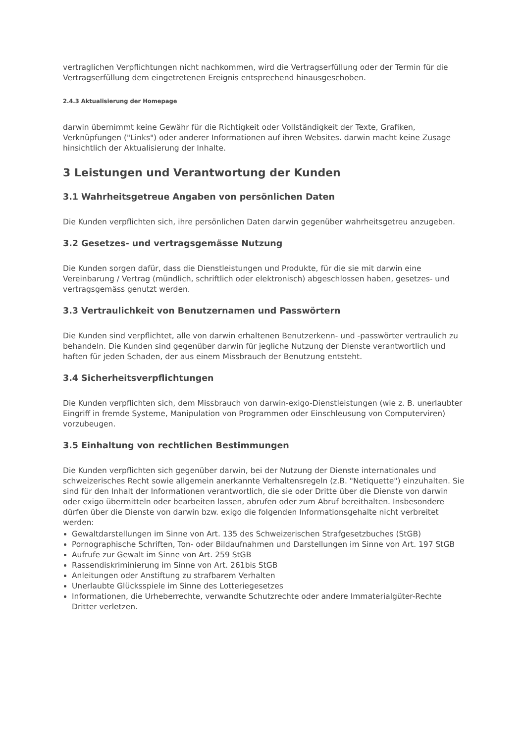vertraglichen Verpflichtungen nicht nachkommen, wird die Vertragserfüllung oder der Termin für die Vertragserfüllung dem eingetretenen Ereignis entsprechend hinausgeschoben.
2.4.3 Aktualisierung der Homepage
darwin übernimmt keine Gewähr für die Richtigkeit oder Vollständigkeit der Texte, Grafiken, Verknüpfungen ("Links") oder anderer Informationen auf ihren Websites. darwin macht keine Zusage hinsichtlich der Aktualisierung der Inhalte.
3 Leistungen und Verantwortung der Kunden
3.1 Wahrheitsgetreue Angaben von persönlichen Daten
Die Kunden verpflichten sich, ihre persönlichen Daten darwin gegenüber wahrheitsgetreu anzugeben.
3.2 Gesetzes- und vertragsgemässe Nutzung
Die Kunden sorgen dafür, dass die Dienstleistungen und Produkte, für die sie mit darwin eine Vereinbarung / Vertrag (mündlich, schriftlich oder elektronisch) abgeschlossen haben, gesetzes- und vertragsgemäss genutzt werden.
3.3 Vertraulichkeit von Benutzernamen und Passwörtern
Die Kunden sind verpflichtet, alle von darwin erhaltenen Benutzerkenn- und -passwörter vertraulich zu behandeln. Die Kunden sind gegenüber darwin für jegliche Nutzung der Dienste verantwortlich und haften für jeden Schaden, der aus einem Missbrauch der Benutzung entsteht.
3.4 Sicherheitsverpflichtungen
Die Kunden verpflichten sich, dem Missbrauch von darwin-exigo-Dienstleistungen (wie z. B. unerlaubter Eingriff in fremde Systeme, Manipulation von Programmen oder Einschleusung von Computerviren) vorzubeugen.
3.5 Einhaltung von rechtlichen Bestimmungen
Die Kunden verpflichten sich gegenüber darwin, bei der Nutzung der Dienste internationales und schweizerisches Recht sowie allgemein anerkannte Verhaltensregeln (z.B. "Netiquette") einzuhalten. Sie sind für den Inhalt der Informationen verantwortlich, die sie oder Dritte über die Dienste von darwin oder exigo übermitteln oder bearbeiten lassen, abrufen oder zum Abruf bereithalten. Insbesondere dürfen über die Dienste von darwin bzw. exigo die folgenden Informationsgehalte nicht verbreitet werden:
Gewaltdarstellungen im Sinne von Art. 135 des Schweizerischen Strafgesetzbuches (StGB)
Pornographische Schriften, Ton- oder Bildaufnahmen und Darstellungen im Sinne von Art. 197 StGB
Aufrufe zur Gewalt im Sinne von Art. 259 StGB
Rassendiskriminierung im Sinne von Art. 261bis StGB
Anleitungen oder Anstiftung zu strafbarem Verhalten
Unerlaubte Glücksspiele im Sinne des Lotteriegesetzes
Informationen, die Urheberrechte, verwandte Schutzrechte oder andere Immaterialgüter-Rechte Dritter verletzen.